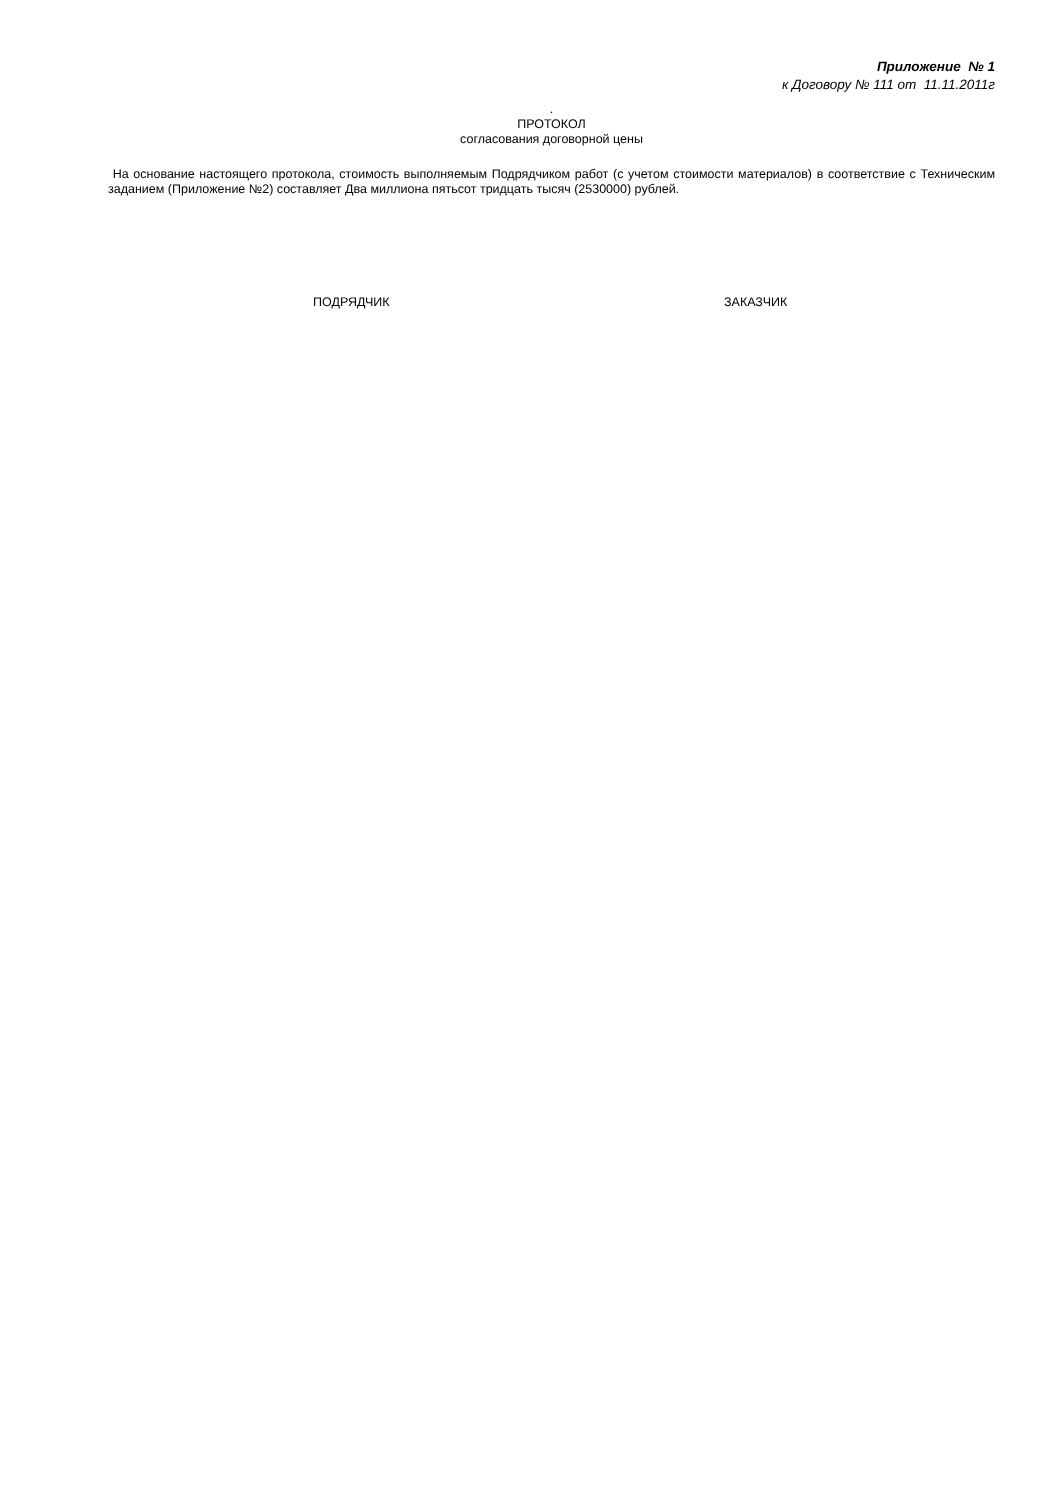Приложение № 1
к Договору № 111 от 11.11.2011г
.
ПРОТОКОЛ
согласования договорной цены
На основание настоящего протокола, стоимость выполняемым Подрядчиком работ (с учетом стоимости материалов) в соответствие с Техническим заданием (Приложение №2) составляет Два миллиона пятьсот тридцать тысяч (2530000) рублей.
ПОДРЯДЧИК ЗАКАЗЧИК